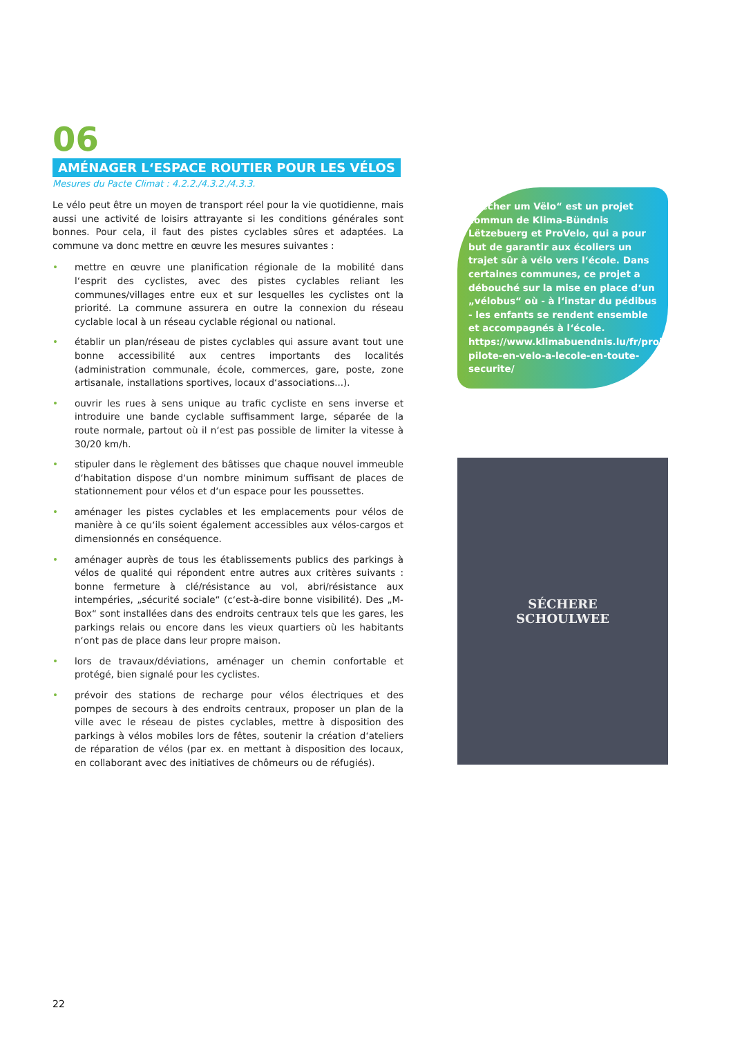06
AMÉNAGER L‘ESPACE ROUTIER POUR LES VÉLOS
Mesures du Pacte Climat : 4.2.2./4.3.2./4.3.3.
Le vélo peut être un moyen de transport réel pour la vie quotidienne, mais aussi une activité de loisirs attrayante si les conditions générales sont bonnes. Pour cela, il faut des pistes cyclables sûres et adaptées. La commune va donc mettre en œuvre les mesures suivantes :
• mettre en œuvre une planification régionale de la mobilité dans l‘esprit des cyclistes, avec des pistes cyclables reliant les communes/villages entre eux et sur lesquelles les cyclistes ont la priorité. La commune assurera en outre la connexion du réseau cyclable local à un réseau cyclable régional ou national.
• établir un plan/réseau de pistes cyclables qui assure avant tout une bonne accessibilité aux centres importants des localités (administration communale, école, commerces, gare, poste, zone artisanale, installations sportives, locaux d‘associations...).
• ouvrir les rues à sens unique au trafic cycliste en sens inverse et introduire une bande cyclable suffisamment large, séparée de la route normale, partout où il n‘est pas possible de limiter la vitesse à 30/20 km/h.
• stipuler dans le règlement des bâtisses que chaque nouvel immeuble d‘habitation dispose d‘un nombre minimum suffisant de places de stationnement pour vélos et d‘un espace pour les poussettes.
• aménager les pistes cyclables et les emplacements pour vélos de manière à ce qu‘ils soient également accessibles aux vélos-cargos et dimensionnés en conséquence.
• aménager auprès de tous les établissements publics des parkings à vélos de qualité qui répondent entre autres aux critères suivants : bonne fermeture à clé/résistance au vol, abri/résistance aux intempéries, „sécurité sociale“ (c‘est-à-dire bonne visibilité). Des „M-Box“ sont installées dans des endroits centraux tels que les gares, les parkings relais ou encore dans les vieux quartiers où les habitants n‘ont pas de place dans leur propre maison.
• lors de travaux/déviations, aménager un chemin confortable et protégé, bien signalé pour les cyclistes.
• prévoir des stations de recharge pour vélos électriques et des pompes de secours à des endroits centraux, proposer un plan de la ville avec le réseau de pistes cyclables, mettre à disposition des parkings à vélos mobiles lors de fêtes, soutenir la création d‘ateliers de réparation de vélos (par ex. en mettant à disposition des locaux, en collaborant avec des initiatives de chômeurs ou de réfugiés).
„Sëcher um Vëlo“ est un projet commun de Klima-Bündnis Lëtzebuerg et ProVelo, qui a pour but de garantir aux écoliers un trajet sûr à vélo vers l‘école. Dans certaines communes, ce projet a débouché sur la mise en place d‘un „vélobus“ où - à l‘instar du pédibus - les enfants se rendent ensemble et accompagnés à l‘école. https://www.klimabuendnis.lu/fr/projet-pilote-en-velo-a-lecole-en-toute-securite/
SÉCHERE
SCHOULWEE
22